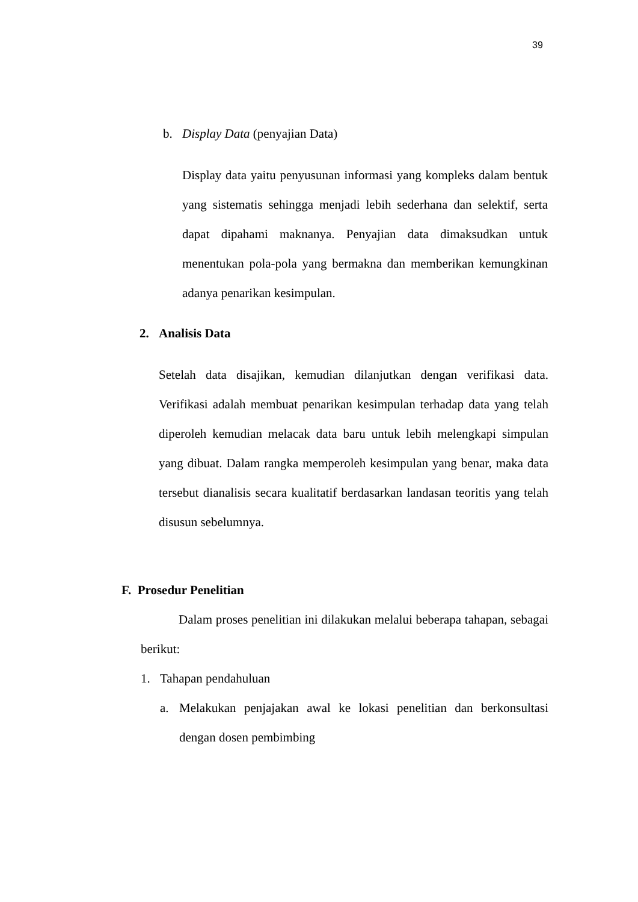39
b. Display Data (penyajian Data)
Display data yaitu penyusunan informasi yang kompleks dalam bentuk yang sistematis sehingga menjadi lebih sederhana dan selektif, serta dapat dipahami maknanya. Penyajian data dimaksudkan untuk menentukan pola-pola yang bermakna dan memberikan kemungkinan adanya penarikan kesimpulan.
2. Analisis Data
Setelah data disajikan, kemudian dilanjutkan dengan verifikasi data. Verifikasi adalah membuat penarikan kesimpulan terhadap data yang telah diperoleh kemudian melacak data baru untuk lebih melengkapi simpulan yang dibuat. Dalam rangka memperoleh kesimpulan yang benar, maka data tersebut dianalisis secara kualitatif berdasarkan landasan teoritis yang telah disusun sebelumnya.
F. Prosedur Penelitian
Dalam proses penelitian ini dilakukan melalui beberapa tahapan, sebagai berikut:
1. Tahapan pendahuluan
a. Melakukan penjajakan awal ke lokasi penelitian dan berkonsultasi dengan dosen pembimbing